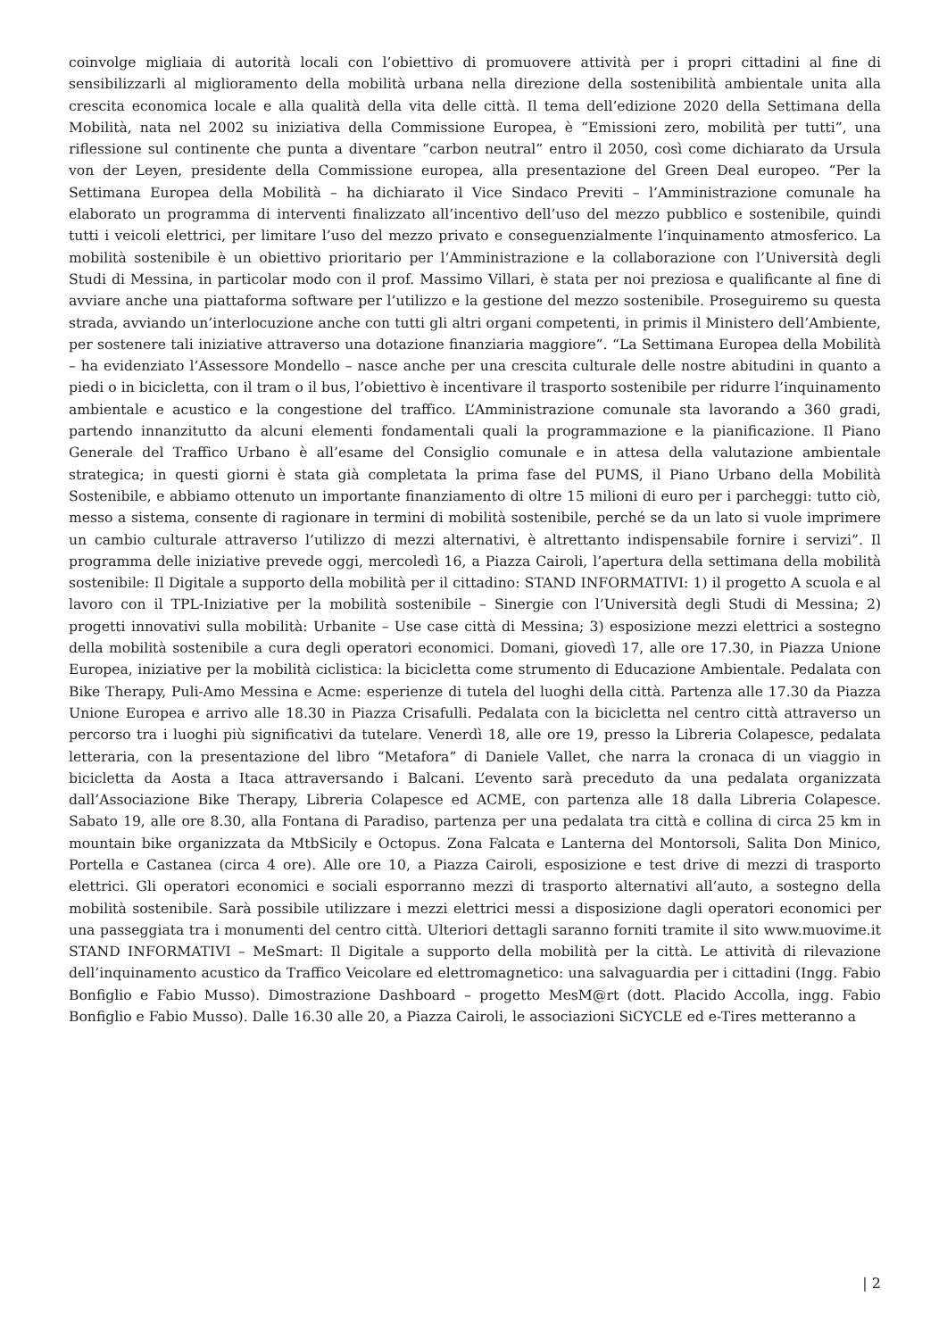coinvolge migliaia di autorità locali con l’obiettivo di promuovere attività per i propri cittadini al fine di sensibilizzarli al miglioramento della mobilità urbana nella direzione della sostenibilità ambientale unita alla crescita economica locale e alla qualità della vita delle città. Il tema dell’edizione 2020 della Settimana della Mobilità, nata nel 2002 su iniziativa della Commissione Europea, è “Emissioni zero, mobilità per tutti”, una riflessione sul continente che punta a diventare “carbon neutral” entro il 2050, così come dichiarato da Ursula von der Leyen, presidente della Commissione europea, alla presentazione del Green Deal europeo. “Per la Settimana Europea della Mobilità – ha dichiarato il Vice Sindaco Previti – l’Amministrazione comunale ha elaborato un programma di interventi finalizzato all’incentivo dell’uso del mezzo pubblico e sostenibile, quindi tutti i veicoli elettrici, per limitare l’uso del mezzo privato e conseguenzialmente l’inquinamento atmosferico. La mobilità sostenibile è un obiettivo prioritario per l’Amministrazione e la collaborazione con l’Università degli Studi di Messina, in particolar modo con il prof. Massimo Villari, è stata per noi preziosa e qualificante al fine di avviare anche una piattaforma software per l’utilizzo e la gestione del mezzo sostenibile. Proseguiremo su questa strada, avviando un’interlocuzione anche con tutti gli altri organi competenti, in primis il Ministero dell’Ambiente, per sostenere tali iniziative attraverso una dotazione finanziaria maggiore”. “La Settimana Europea della Mobilità – ha evidenziato l’Assessore Mondello – nasce anche per una crescita culturale delle nostre abitudini in quanto a piedi o in bicicletta, con il tram o il bus, l’obiettivo è incentivare il trasporto sostenibile per ridurre l’inquinamento ambientale e acustico e la congestione del traffico. L’Amministrazione comunale sta lavorando a 360 gradi, partendo innanzitutto da alcuni elementi fondamentali quali la programmazione e la pianificazione. Il Piano Generale del Traffico Urbano è all’esame del Consiglio comunale e in attesa della valutazione ambientale strategica; in questi giorni è stata già completata la prima fase del PUMS, il Piano Urbano della Mobilità Sostenibile, e abbiamo ottenuto un importante finanziamento di oltre 15 milioni di euro per i parcheggi: tutto ciò, messo a sistema, consente di ragionare in termini di mobilità sostenibile, perché se da un lato si vuole imprimere un cambio culturale attraverso l’utilizzo di mezzi alternativi, è altrettanto indispensabile fornire i servizi”. Il programma delle iniziative prevede oggi, mercoledì 16, a Piazza Cairoli, l’apertura della settimana della mobilità sostenibile: Il Digitale a supporto della mobilità per il cittadino: STAND INFORMATIVI: 1) il progetto A scuola e al lavoro con il TPL-Iniziative per la mobilità sostenibile – Sinergie con l’Università degli Studi di Messina; 2) progetti innovativi sulla mobilità: Urbanite – Use case città di Messina; 3) esposizione mezzi elettrici a sostegno della mobilità sostenibile a cura degli operatori economici. Domani, giovedì 17, alle ore 17.30, in Piazza Unione Europea, iniziative per la mobilità ciclistica: la bicicletta come strumento di Educazione Ambientale. Pedalata con Bike Therapy, Puli-Amo Messina e Acme: esperienze di tutela del luoghi della città. Partenza alle 17.30 da Piazza Unione Europea e arrivo alle 18.30 in Piazza Crisafulli. Pedalata con la bicicletta nel centro città attraverso un percorso tra i luoghi più significativi da tutelare. Venerdì 18, alle ore 19, presso la Libreria Colapesce, pedalata letteraria, con la presentazione del libro “Metafora” di Daniele Vallet, che narra la cronaca di un viaggio in bicicletta da Aosta a Itaca attraversando i Balcani. L’evento sarà preceduto da una pedalata organizzata dall’Associazione Bike Therapy, Libreria Colapesce ed ACME, con partenza alle 18 dalla Libreria Colapesce. Sabato 19, alle ore 8.30, alla Fontana di Paradiso, partenza per una pedalata tra città e collina di circa 25 km in mountain bike organizzata da MtbSicily e Octopus. Zona Falcata e Lanterna del Montorsoli, Salita Don Minico, Portella e Castanea (circa 4 ore). Alle ore 10, a Piazza Cairoli, esposizione e test drive di mezzi di trasporto elettrici. Gli operatori economici e sociali esporranno mezzi di trasporto alternativi all’auto, a sostegno della mobilità sostenibile. Sarà possibile utilizzare i mezzi elettrici messi a disposizione dagli operatori economici per una passeggiata tra i monumenti del centro città. Ulteriori dettagli saranno forniti tramite il sito www.muovime.it STAND INFORMATIVI – MeSmart: Il Digitale a supporto della mobilità per la città. Le attività di rilevazione dell’inquinamento acustico da Traffico Veicolare ed elettromagnetico: una salvaguardia per i cittadini (Ingg. Fabio Bonfiglio e Fabio Musso). Dimostrazione Dashboard – progetto MesM@rt (dott. Placido Accolla, ingg. Fabio Bonfiglio e Fabio Musso). Dalle 16.30 alle 20, a Piazza Cairoli, le associazioni SiCYCLE ed e-Tires metteranno a
| 2